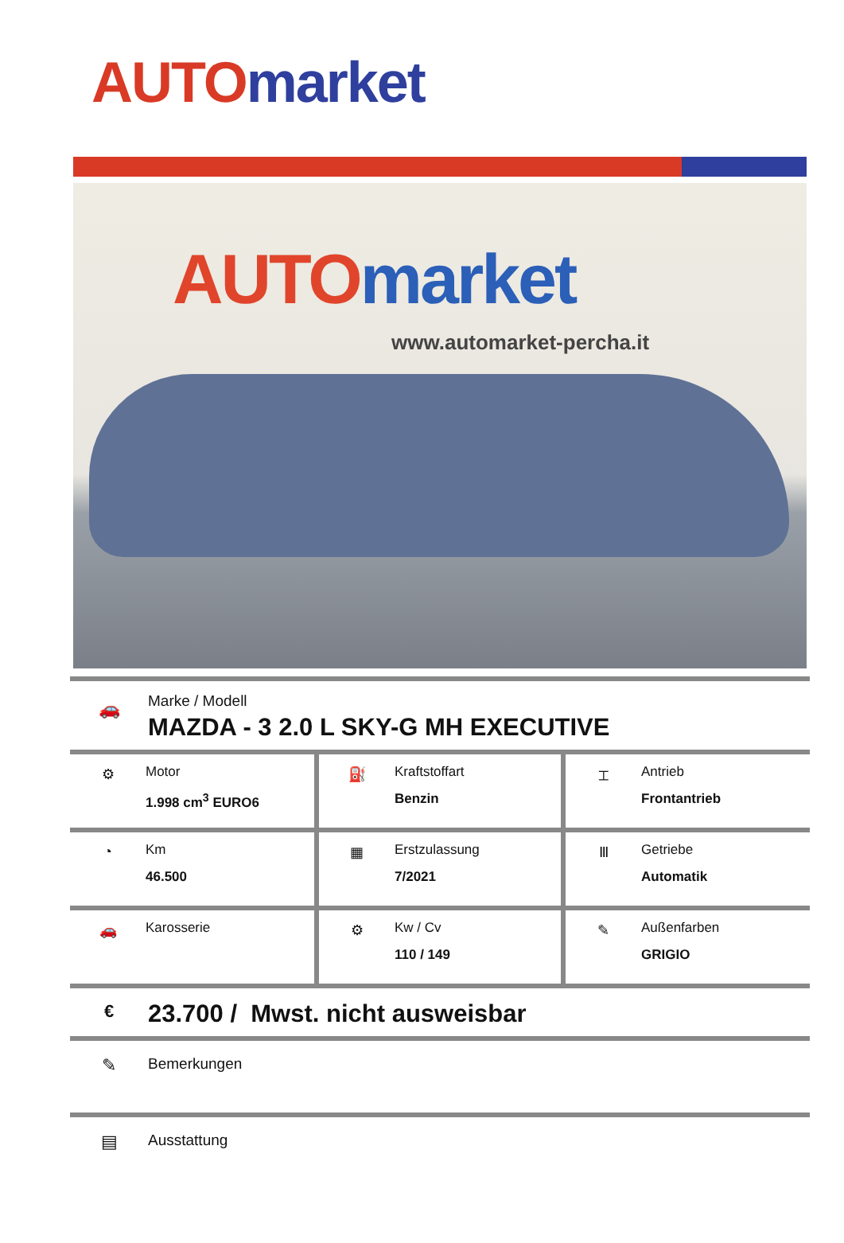AUTO market
AUTO market
www.automarket-percha.it
🚗
Marke / Modell
MAZDA - 3 2.0 L SKY-G MH EXECUTIVE
| ⚙ Motor 1.998 cm<sup>3</sup> EURO6 | ⛽ Kraftstoffart Benzin | ⌶ Antrieb Frontantrieb |
| ◔ Km 46.500 | ▦ Erstzulassung 7/2021 | Ⅲ Getriebe Automatik |
| 🚗 Karosserie | ⚙ Kw / Cv 110 / 149 | ✎ Außenfarben GRIGIO |
€
23.700 / Mwst. nicht ausweisbar
✎
Bemerkungen
▤
Ausstattung